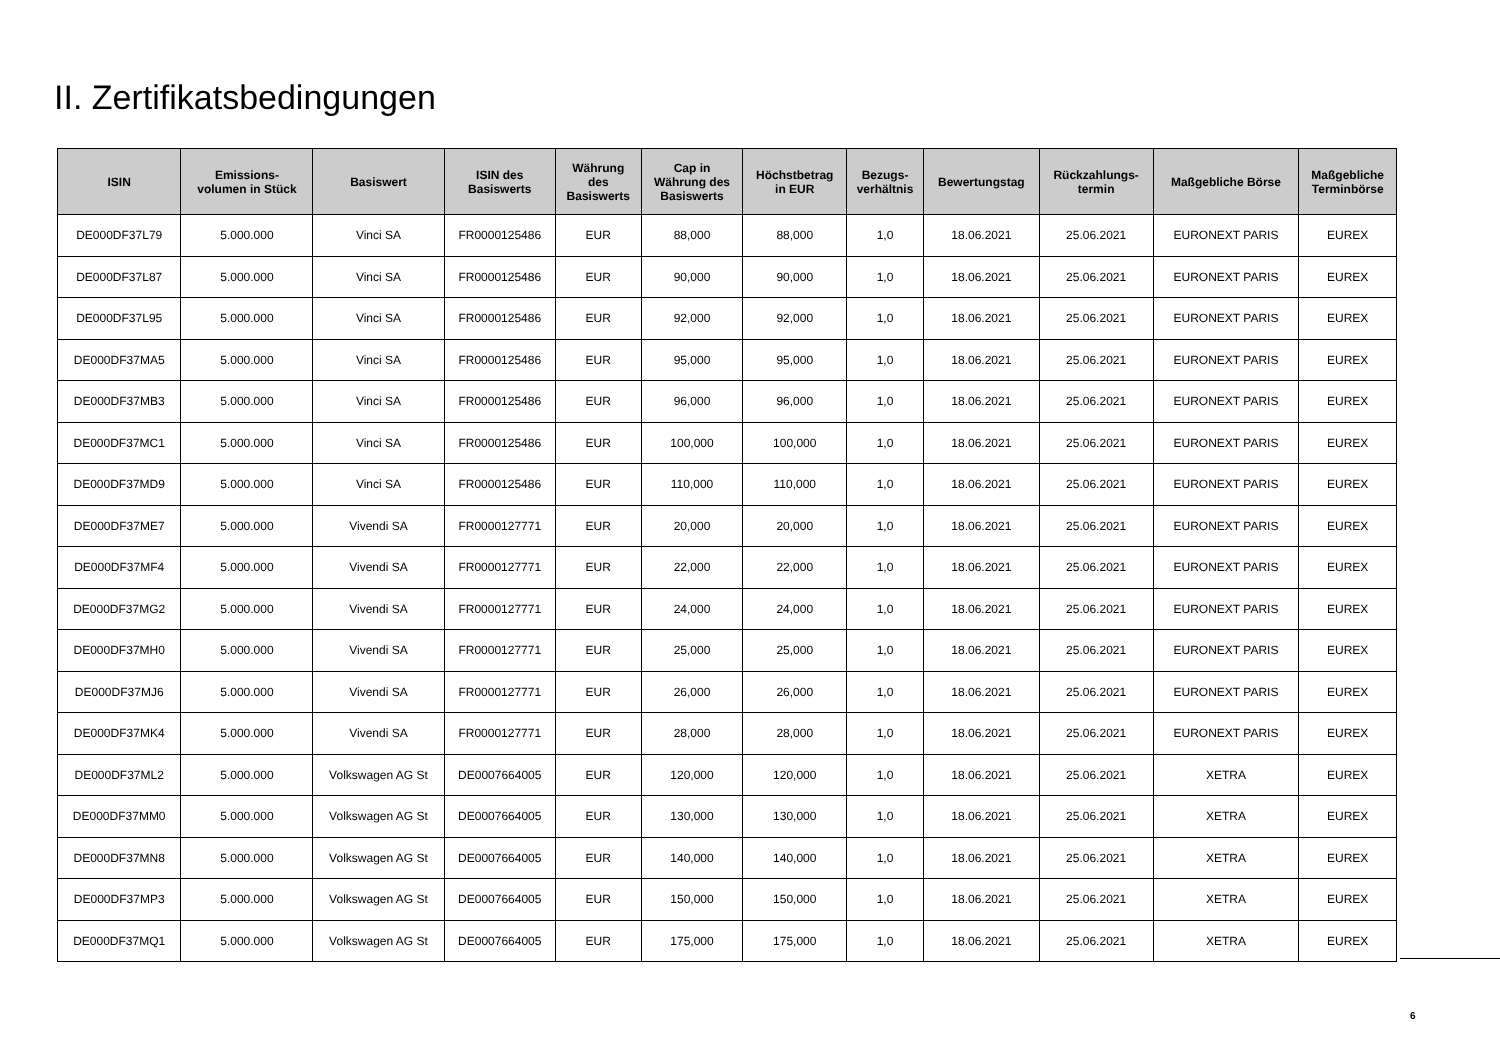II. Zertifikatsbedingungen
| ISIN | Emissions- volumen in Stück | Basiswert | ISIN des Basiswerts | Währung des Basiswerts | Cap in Währung des Basiswerts | Höchstbetrag in EUR | Bezugs- verhältnis | Bewertungstag | Rückzahlungs- termin | Maßgebliche Börse | Maßgebliche Terminbörse |
| --- | --- | --- | --- | --- | --- | --- | --- | --- | --- | --- | --- |
| DE000DF37L79 | 5.000.000 | Vinci SA | FR0000125486 | EUR | 88,000 | 88,000 | 1,0 | 18.06.2021 | 25.06.2021 | EURONEXT PARIS | EUREX |
| DE000DF37L87 | 5.000.000 | Vinci SA | FR0000125486 | EUR | 90,000 | 90,000 | 1,0 | 18.06.2021 | 25.06.2021 | EURONEXT PARIS | EUREX |
| DE000DF37L95 | 5.000.000 | Vinci SA | FR0000125486 | EUR | 92,000 | 92,000 | 1,0 | 18.06.2021 | 25.06.2021 | EURONEXT PARIS | EUREX |
| DE000DF37MA5 | 5.000.000 | Vinci SA | FR0000125486 | EUR | 95,000 | 95,000 | 1,0 | 18.06.2021 | 25.06.2021 | EURONEXT PARIS | EUREX |
| DE000DF37MB3 | 5.000.000 | Vinci SA | FR0000125486 | EUR | 96,000 | 96,000 | 1,0 | 18.06.2021 | 25.06.2021 | EURONEXT PARIS | EUREX |
| DE000DF37MC1 | 5.000.000 | Vinci SA | FR0000125486 | EUR | 100,000 | 100,000 | 1,0 | 18.06.2021 | 25.06.2021 | EURONEXT PARIS | EUREX |
| DE000DF37MD9 | 5.000.000 | Vinci SA | FR0000125486 | EUR | 110,000 | 110,000 | 1,0 | 18.06.2021 | 25.06.2021 | EURONEXT PARIS | EUREX |
| DE000DF37ME7 | 5.000.000 | Vivendi SA | FR0000127771 | EUR | 20,000 | 20,000 | 1,0 | 18.06.2021 | 25.06.2021 | EURONEXT PARIS | EUREX |
| DE000DF37MF4 | 5.000.000 | Vivendi SA | FR0000127771 | EUR | 22,000 | 22,000 | 1,0 | 18.06.2021 | 25.06.2021 | EURONEXT PARIS | EUREX |
| DE000DF37MG2 | 5.000.000 | Vivendi SA | FR0000127771 | EUR | 24,000 | 24,000 | 1,0 | 18.06.2021 | 25.06.2021 | EURONEXT PARIS | EUREX |
| DE000DF37MH0 | 5.000.000 | Vivendi SA | FR0000127771 | EUR | 25,000 | 25,000 | 1,0 | 18.06.2021 | 25.06.2021 | EURONEXT PARIS | EUREX |
| DE000DF37MJ6 | 5.000.000 | Vivendi SA | FR0000127771 | EUR | 26,000 | 26,000 | 1,0 | 18.06.2021 | 25.06.2021 | EURONEXT PARIS | EUREX |
| DE000DF37MK4 | 5.000.000 | Vivendi SA | FR0000127771 | EUR | 28,000 | 28,000 | 1,0 | 18.06.2021 | 25.06.2021 | EURONEXT PARIS | EUREX |
| DE000DF37ML2 | 5.000.000 | Volkswagen AG St | DE0007664005 | EUR | 120,000 | 120,000 | 1,0 | 18.06.2021 | 25.06.2021 | XETRA | EUREX |
| DE000DF37MM0 | 5.000.000 | Volkswagen AG St | DE0007664005 | EUR | 130,000 | 130,000 | 1,0 | 18.06.2021 | 25.06.2021 | XETRA | EUREX |
| DE000DF37MN8 | 5.000.000 | Volkswagen AG St | DE0007664005 | EUR | 140,000 | 140,000 | 1,0 | 18.06.2021 | 25.06.2021 | XETRA | EUREX |
| DE000DF37MP3 | 5.000.000 | Volkswagen AG St | DE0007664005 | EUR | 150,000 | 150,000 | 1,0 | 18.06.2021 | 25.06.2021 | XETRA | EUREX |
| DE000DF37MQ1 | 5.000.000 | Volkswagen AG St | DE0007664005 | EUR | 175,000 | 175,000 | 1,0 | 18.06.2021 | 25.06.2021 | XETRA | EUREX |
6